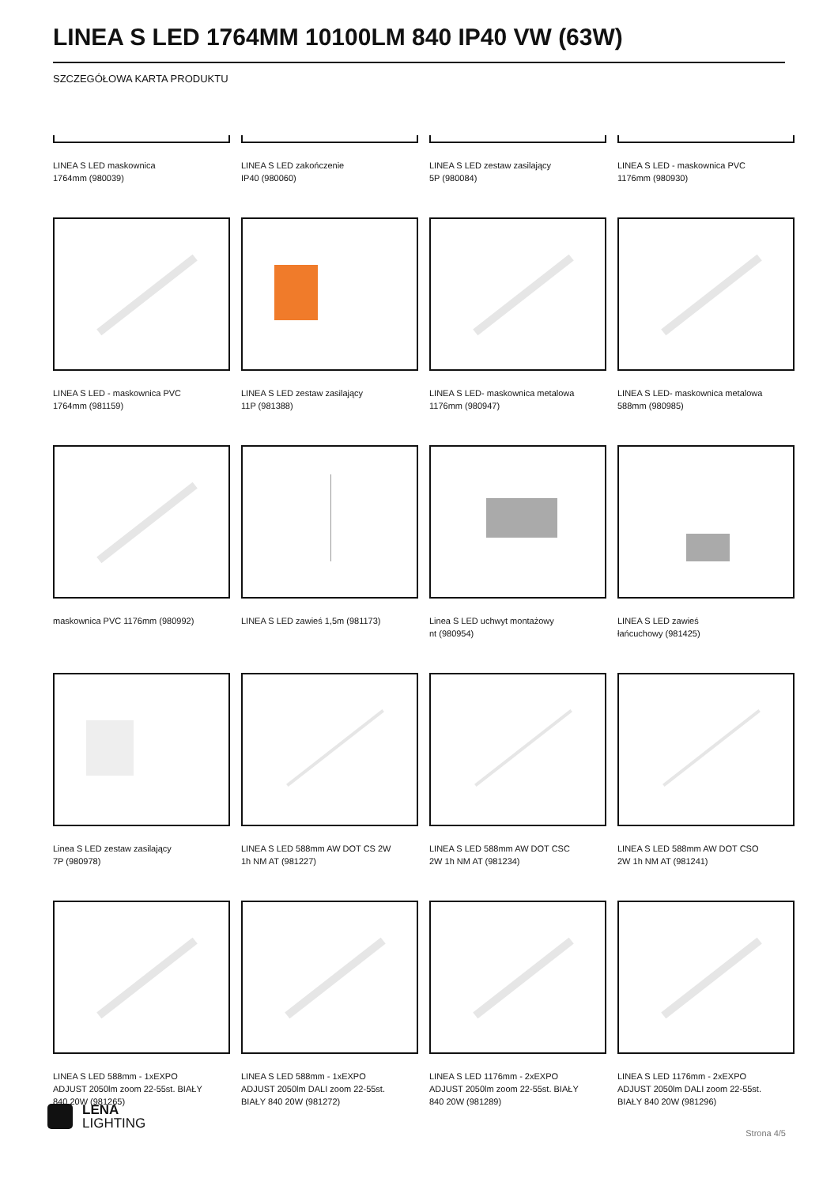LINEA S LED 1764MM 10100LM 840 IP40 VW (63W)
SZCZEGÓŁOWA KARTA PRODUKTU
LINEA S LED maskownica
1764mm (980039)
LINEA S LED zakończenie
IP40 (980060)
LINEA S LED zestaw zasilający
5P (980084)
LINEA S LED - maskownica PVC
1176mm (980930)
LINEA S LED - maskownica PVC
1764mm (981159)
LINEA S LED zestaw zasilający
11P (981388)
LINEA S LED- maskownica metalowa
1176mm (980947)
LINEA S LED- maskownica metalowa
588mm (980985)
maskownica PVC 1176mm (980992)
LINEA S LED zawieś 1,5m (981173)
Linea S LED uchwyt montażowy
nt (980954)
LINEA S LED zawieś
łańcuchowy (981425)
Linea S LED zestaw zasilający
7P (980978)
LINEA S LED 588mm AW DOT CS 2W
1h NM AT (981227)
LINEA S LED 588mm AW DOT CSC
2W 1h NM AT (981234)
LINEA S LED 588mm AW DOT CSO
2W 1h NM AT (981241)
LINEA S LED 588mm - 1xEXPO
ADJUST 2050lm zoom 22-55st. BIAŁY
840 20W (981265)
LINEA S LED 588mm - 1xEXPO
ADJUST 2050lm DALI zoom 22-55st.
BIAŁY 840 20W (981272)
LINEA S LED 1176mm - 2xEXPO
ADJUST 2050lm zoom 22-55st. BIAŁY
840 20W (981289)
LINEA S LED 1176mm - 2xEXPO
ADJUST 2050lm DALI zoom 22-55st.
BIAŁY 840 20W (981296)
LENA
LIGHTING
Strona 4/5